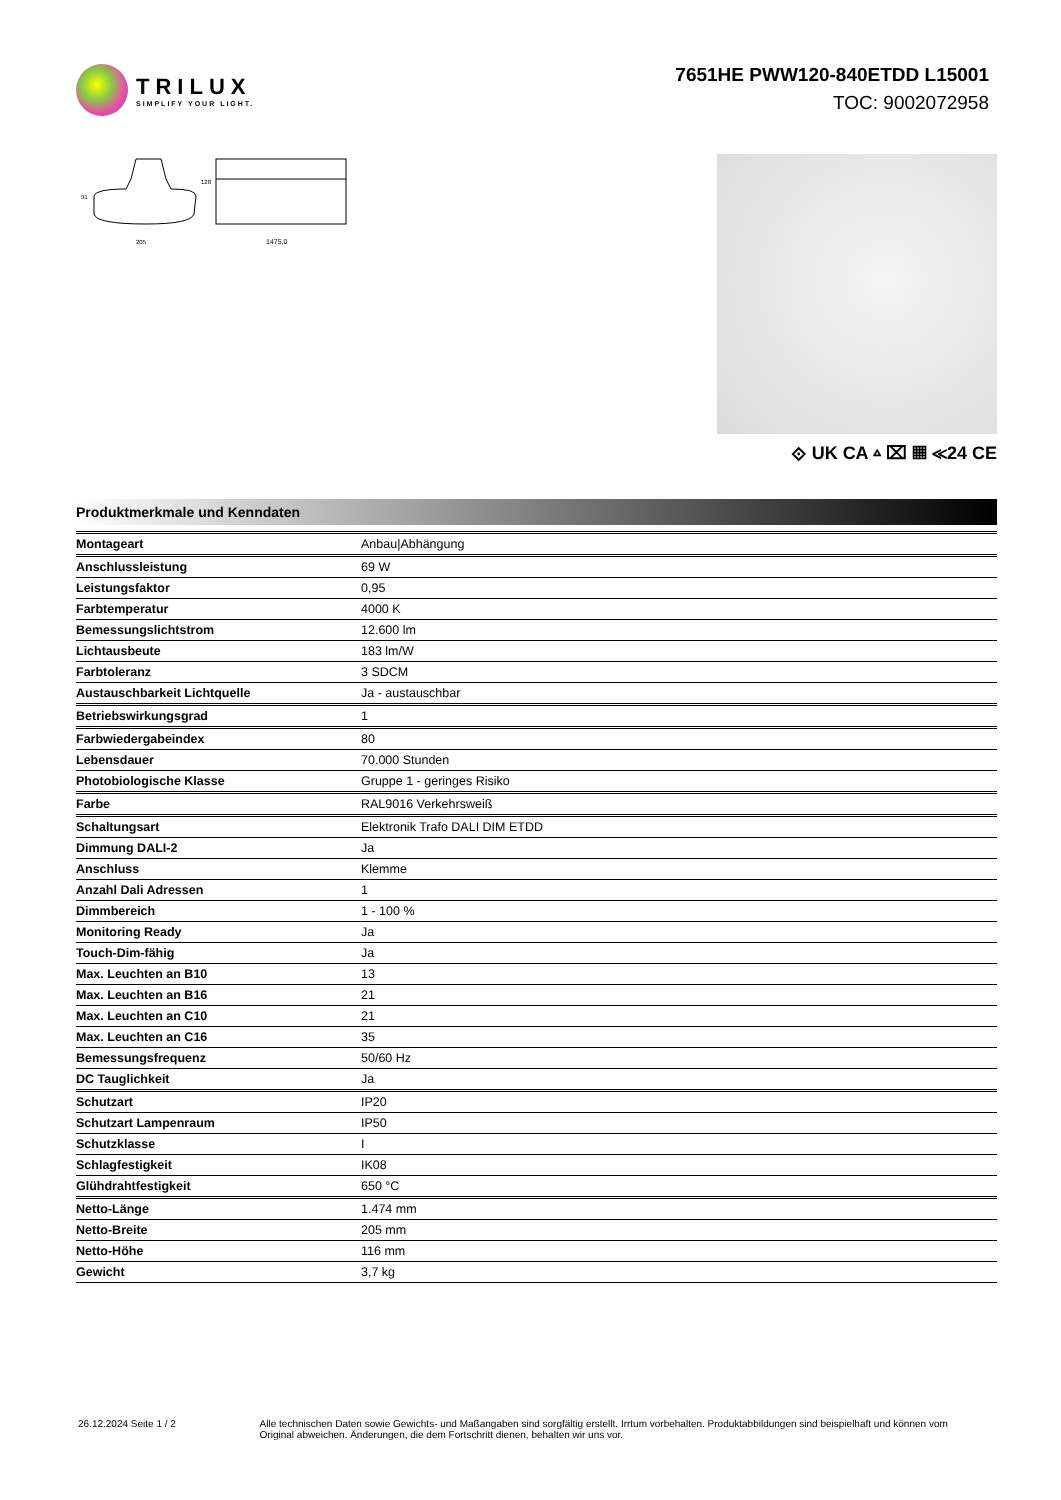TRILUX
SIMPLIFY YOUR LIGHT.
7651HE PWW120-840ETDD L15001
TOC: 9002072958
205
1475,0
91
128
⟐ UK CA ▵ ⌧ ▦ ≪24 CE
Produktmerkmale und Kenndaten
| Montageart | Anbau/Abhängung |
| Anschlussleistung | 69 W |
| Leistungsfaktor | 0,95 |
| Farbtemperatur | 4000 K |
| Bemessungslichtstrom | 12.600 lm |
| Lichtausbeute | 183 lm/W |
| Farbtoleranz | 3 SDCM |
| Austauschbarkeit Lichtquelle | Ja - austauschbar |
| Betriebswirkungsgrad | 1 |
| Farbwiedergabeindex | 80 |
| Lebensdauer | 70.000 Stunden |
| Photobiologische Klasse | Gruppe 1 - geringes Risiko |
| Farbe | RAL9016 Verkehrsweiß |
| Schaltungsart | Elektronik Trafo DALI DIM ETDD |
| Dimmung DALI-2 | Ja |
| Anschluss | Klemme |
| Anzahl Dali Adressen | 1 |
| Dimmbereich | 1 - 100 % |
| Monitoring Ready | Ja |
| Touch-Dim-fähig | Ja |
| Max. Leuchten an B10 | 13 |
| Max. Leuchten an B16 | 21 |
| Max. Leuchten an C10 | 21 |
| Max. Leuchten an C16 | 35 |
| Bemessungsfrequenz | 50/60 Hz |
| DC Tauglichkeit | Ja |
| Schutzart | IP20 |
| Schutzart Lampenraum | IP50 |
| Schutzklasse | I |
| Schlagfestigkeit | IK08 |
| Glühdrahtfestigkeit | 650 °C |
| Netto-Länge | 1.474 mm |
| Netto-Breite | 205 mm |
| Netto-Höhe | 116 mm |
| Gewicht | 3,7 kg |
26.12.2024 Seite 1 / 2 Alle technischen Daten sowie Gewichts- und Maßangaben sind sorgfältig erstellt. Irrtum vorbehalten. Produktabbildungen sind beispielhaft und können vom Original abweichen. Änderungen, die dem Fortschritt dienen, behalten wir uns vor.